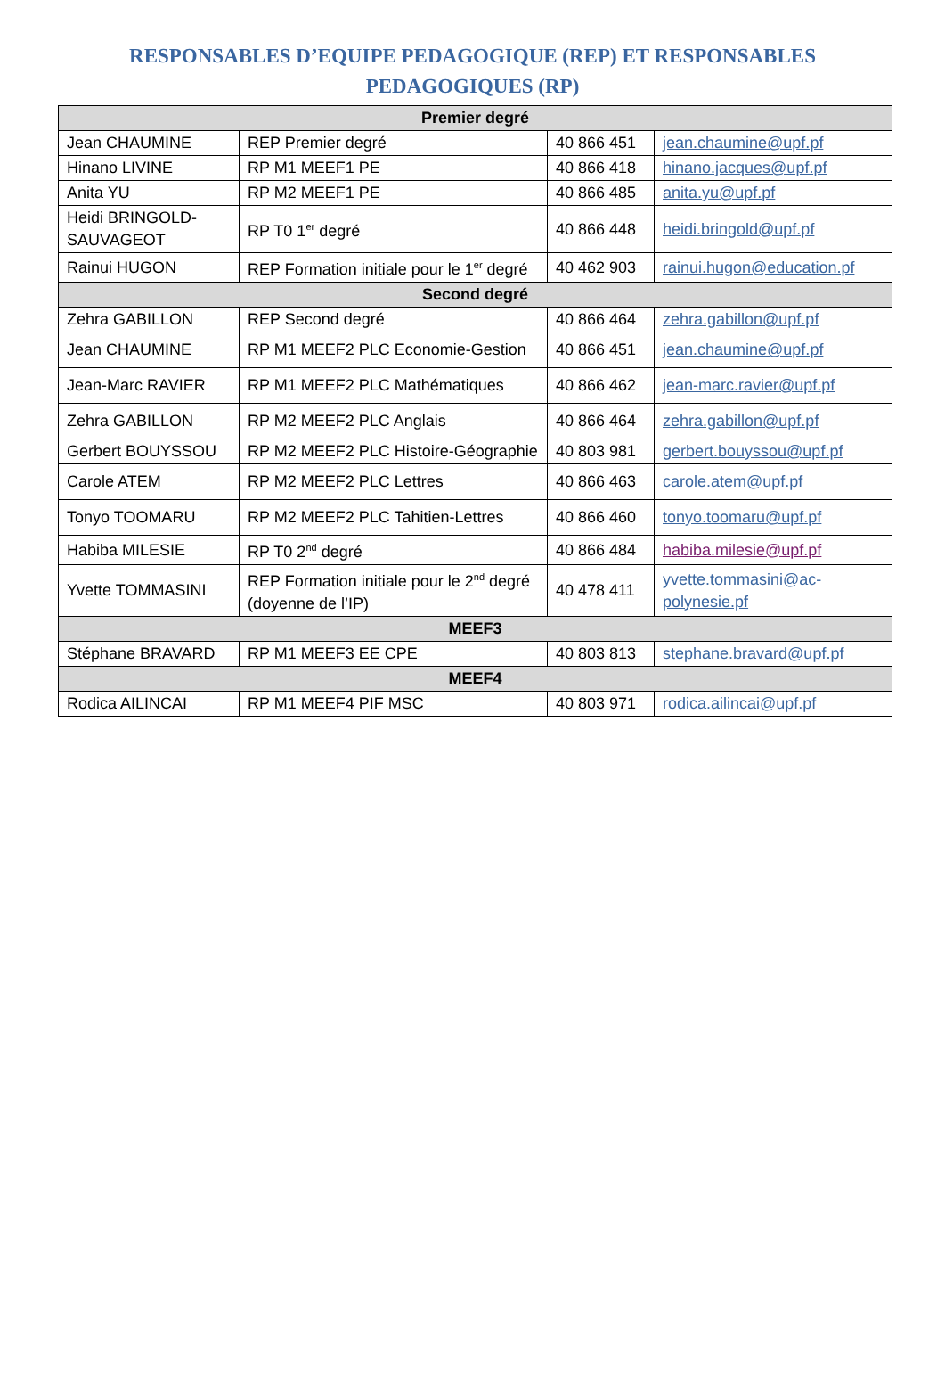RESPONSABLES D’EQUIPE PEDAGOGIQUE (REP) ET RESPONSABLES PEDAGOGIQUES (RP)
| Premier degré | | | |
| --- | --- | --- | --- |
| Jean CHAUMINE | REP Premier degré | 40 866 451 | jean.chaumine@upf.pf |
| Hinano LIVINE | RP M1 MEEF1 PE | 40 866 418 | hinano.jacques@upf.pf |
| Anita YU | RP M2 MEEF1 PE | 40 866 485 | anita.yu@upf.pf |
| Heidi BRINGOLD-SAUVAGEOT | RP T0 1<sup>er</sup> degré | 40 866 448 | heidi.bringold@upf.pf |
| Rainui HUGON | REP Formation initiale pour le 1<sup>er</sup> degré | 40 462 903 | rainui.hugon@education.pf |
| Second degré | | | |
| Zehra GABILLON | REP Second degré | 40 866 464 | zehra.gabillon@upf.pf |
| Jean CHAUMINE | RP M1 MEEF2 PLC Economie-Gestion | 40 866 451 | jean.chaumine@upf.pf |
| Jean-Marc RAVIER | RP M1 MEEF2 PLC Mathématiques | 40 866 462 | jean-marc.ravier@upf.pf |
| Zehra GABILLON | RP M2 MEEF2 PLC Anglais | 40 866 464 | zehra.gabillon@upf.pf |
| Gerbert BOUYSSOU | RP M2 MEEF2 PLC Histoire-Géographie | 40 803 981 | gerbert.bouyssou@upf.pf |
| Carole ATEM | RP M2 MEEF2 PLC Lettres | 40 866 463 | carole.atem@upf.pf |
| Tonyo TOOMARU | RP M2 MEEF2 PLC Tahitien-Lettres | 40 866 460 | tonyo.toomaru@upf.pf |
| Habiba MILESIE | RP T0 2<sup>nd</sup> degré | 40 866 484 | habiba.milesie@upf.pf |
| Yvette TOMMASINI | REP Formation initiale pour le 2<sup>nd</sup> degré (doyenne de l’IP) | 40 478 411 | yvette.tommasini@ac-polynesie.pf |
| MEEF3 | | | |
| Stéphane BRAVARD | RP M1 MEEF3 EE CPE | 40 803 813 | stephane.bravard@upf.pf |
| MEEF4 | | | |
| Rodica AILINCAI | RP M1 MEEF4 PIF MSC | 40 803 971 | rodica.ailincai@upf.pf |